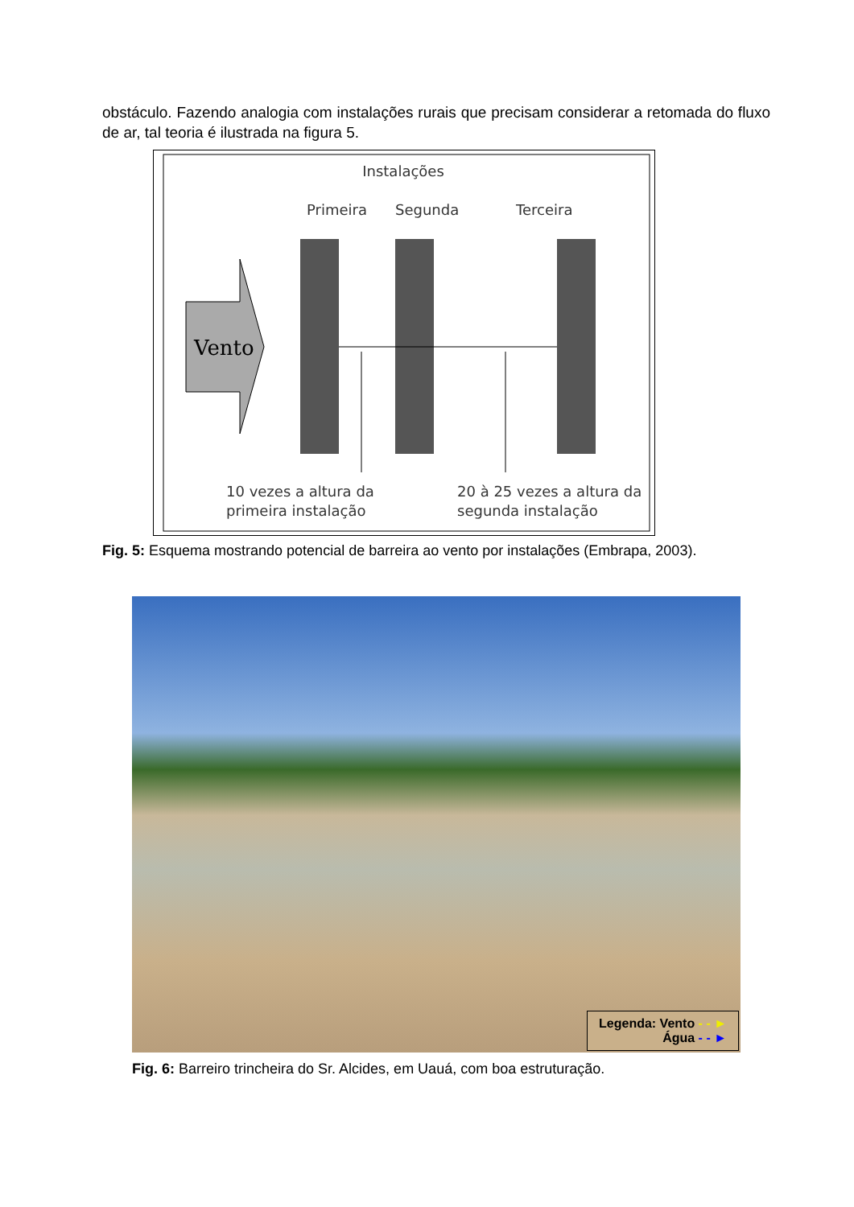obstáculo. Fazendo analogia com instalações rurais que precisam considerar a retomada do fluxo de ar, tal teoria é ilustrada na figura 5.
Instalações
Primeira
Segunda
Terceira
Vento
10 vezes a altura da
primeira instalação
20 à 25 vezes a altura da
segunda instalação
Fig. 5: Esquema mostrando potencial de barreira ao vento por instalações (Embrapa, 2003).
Legenda: Vento - - ►
Água - - ►
Fig. 6: Barreiro trincheira do Sr. Alcides, em Uauá, com boa estruturação.